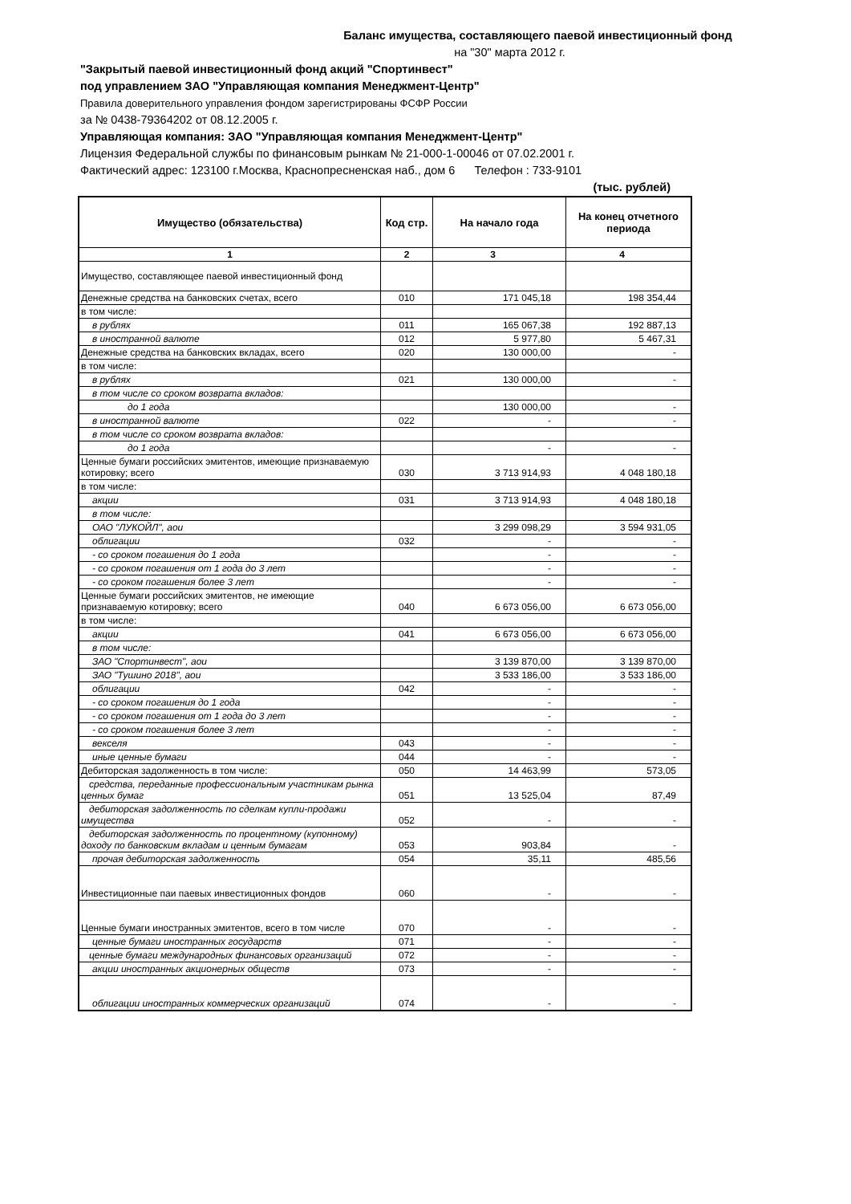Баланс имущества, составляющего паевой инвестиционный фонд
на "30" марта 2012 г.
"Закрытый паевой инвестиционный фонд акций "Спортинвест"
под управлением ЗАО "Управляющая компания Менеджмент-Центр"
Правила доверительного управления фондом зарегистрированы ФСФР России
за № 0438-79364202 от 08.12.2005 г.
Управляющая компания: ЗАО "Управляющая компания Менеджмент-Центр"
Лицензия Федеральной службы по финансовым рынкам № 21-000-1-00046 от 07.02.2001 г.
Фактический адрес: 123100 г.Москва, Краснопресненская наб., дом 6 Телефон : 733-9101
(тыс. рублей)
| Имущество (обязательства) | Код стр. | На начало года | На конец отчетного периода |
| --- | --- | --- | --- |
| 1 | 2 | 3 | 4 |
| Имущество, составляющее паевой инвестиционный фонд | | | |
| Денежные средства на банковских счетах, всего | 010 | 171 045,18 | 198 354,44 |
| в том числе: | | | |
| в рублях | 011 | 165 067,38 | 192 887,13 |
| в иностранной валюте | 012 | 5 977,80 | 5 467,31 |
| Денежные средства на банковских вкладах, всего | 020 | 130 000,00 | - |
| в том числе: | | | |
| в рублях | 021 | 130 000,00 | - |
| в том числе со сроком возврата вкладов: | | | |
| до 1 года | | 130 000,00 | - |
| в иностранной валюте | 022 | - | - |
| в том числе со сроком возврата вкладов: | | | |
| до 1 года | | - | - |
| Ценные бумаги российских эмитентов, имеющие признаваемую котировку; всего | 030 | 3 713 914,93 | 4 048 180,18 |
| в том числе: | | | |
| акции | 031 | 3 713 914,93 | 4 048 180,18 |
| в том числе: | | | |
| ОАО "ЛУКОЙЛ", аои | | 3 299 098,29 | 3 594 931,05 |
| облигации | 032 | - | - |
| - со сроком погашения до 1 года | | - | - |
| - со сроком погашения от 1 года до 3 лет | | - | - |
| - со сроком погашения более 3 лет | | - | - |
| Ценные бумаги российских эмитентов, не имеющие признаваемую котировку; всего | 040 | 6 673 056,00 | 6 673 056,00 |
| в том числе: | | | |
| акции | 041 | 6 673 056,00 | 6 673 056,00 |
| в том числе: | | | |
| ЗАО "Спортинвест", аои | | 3 139 870,00 | 3 139 870,00 |
| ЗАО "Тушино 2018", аои | | 3 533 186,00 | 3 533 186,00 |
| облигации | 042 | - | - |
| - со сроком погашения до 1 года | | - | - |
| - со сроком погашения от 1 года до 3 лет | | - | - |
| - со сроком погашения более 3 лет | | - | - |
| векселя | 043 | - | - |
| иные ценные бумаги | 044 | - | - |
| Дебиторская задолженность в том числе: | 050 | 14 463,99 | 573,05 |
| средства, переданные профессиональным участникам рынка ценных бумаг | 051 | 13 525,04 | 87,49 |
| дебиторская задолженность по сделкам купли-продажи имущества | 052 | - | - |
| дебиторская задолженность по процентному (купонному) доходу по банковским вкладам и ценным бумагам | 053 | 903,84 | - |
| прочая дебиторская задолженность | 054 | 35,11 | 485,56 |
| Инвестиционные паи паевых инвестиционных фондов | 060 | - | - |
| Ценные бумаги иностранных эмитентов, всего в том числе | 070 | - | - |
| ценные бумаги иностранных государств | 071 | - | - |
| ценные бумаги международных финансовых организаций | 072 | - | - |
| акции иностранных акционерных обществ | 073 | - | - |
| облигации иностранных коммерческих организаций | 074 | - | - |